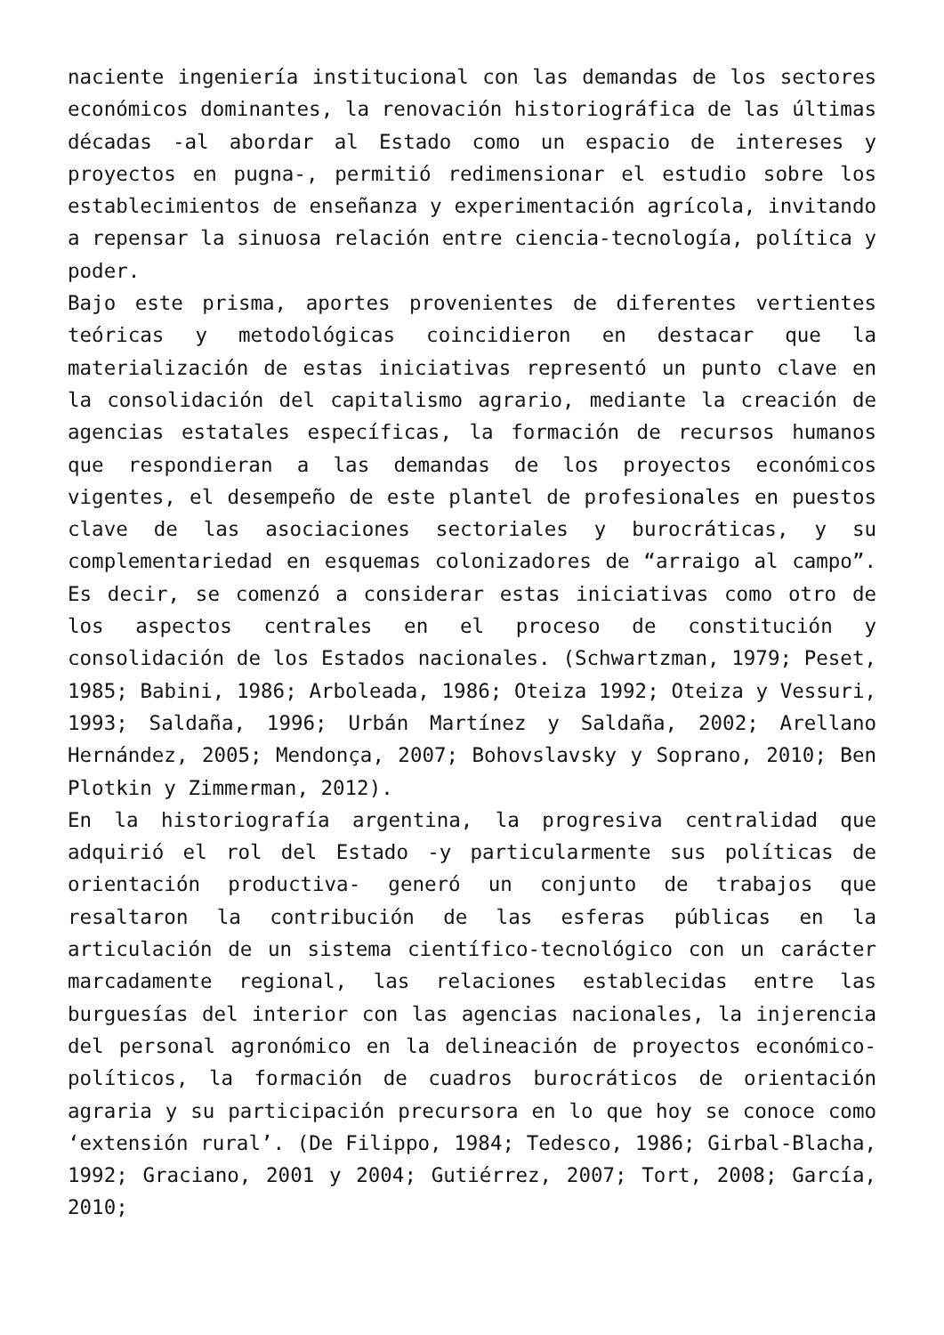naciente ingeniería institucional con las demandas de los sectores económicos dominantes, la renovación historiográfica de las últimas décadas -al abordar al Estado como un espacio de intereses y proyectos en pugna-, permitió redimensionar el estudio sobre los establecimientos de enseñanza y experimentación agrícola, invitando a repensar la sinuosa relación entre ciencia-tecnología, política y poder.
Bajo este prisma, aportes provenientes de diferentes vertientes teóricas y metodológicas coincidieron en destacar que la materialización de estas iniciativas representó un punto clave en la consolidación del capitalismo agrario, mediante la creación de agencias estatales específicas, la formación de recursos humanos que respondieran a las demandas de los proyectos económicos vigentes, el desempeño de este plantel de profesionales en puestos clave de las asociaciones sectoriales y burocráticas, y su complementariedad en esquemas colonizadores de “arraigo al campo”. Es decir, se comenzó a considerar estas iniciativas como otro de los aspectos centrales en el proceso de constitución y consolidación de los Estados nacionales. (Schwartzman, 1979; Peset, 1985; Babini, 1986; Arboleada, 1986; Oteiza 1992; Oteiza y Vessuri, 1993; Saldaña, 1996; Urbán Martínez y Saldaña, 2002; Arellano Hernández, 2005; Mendonça, 2007; Bohovslavsky y Soprano, 2010; Ben Plotkin y Zimmerman, 2012).
En la historiografía argentina, la progresiva centralidad que adquirió el rol del Estado -y particularmente sus políticas de orientación productiva- generó un conjunto de trabajos que resaltaron la contribución de las esferas públicas en la articulación de un sistema científico-tecnológico con un carácter marcadamente regional, las relaciones establecidas entre las burguesías del interior con las agencias nacionales, la injerencia del personal agronómico en la delineación de proyectos económico-políticos, la formación de cuadros burocráticos de orientación agraria y su participación precursora en lo que hoy se conoce como ‘extensión rural’. (De Filippo, 1984; Tedesco, 1986; Girbal-Blacha, 1992; Graciano, 2001 y 2004; Gutiérrez, 2007; Tort, 2008; García, 2010;